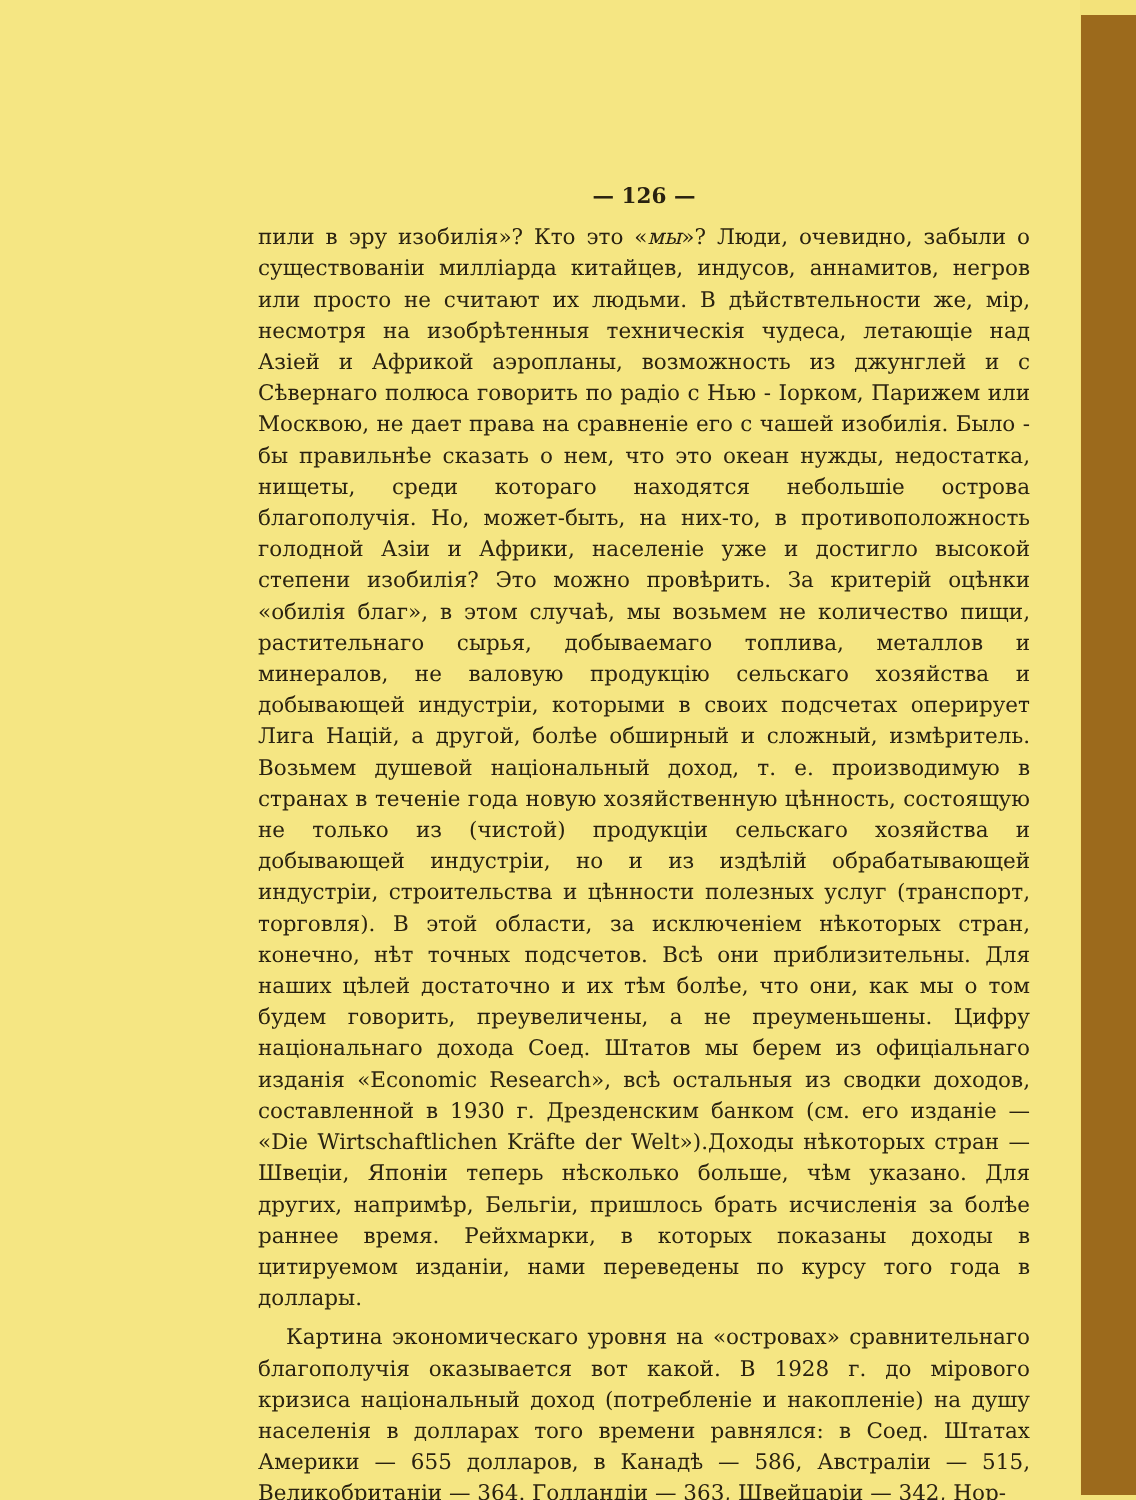— 126 —
пили в эру изобилія»? Кто это «мы»? Люди, очевидно, забыли о существованіи милліарда китайцев, индусов, аннамитов, негров или просто не считают их людьми. В дѣйствтельности же, мір, несмотря на изобрѣтенныя техническія чудеса, летающіе над Азіей и Африкой аэропланы, возможность из джунглей и с Сѣвернаго полюса говорить по радіо с Нью - Іорком, Парижем или Москвою, не дает права на сравненіе его с чашей изобилія. Было - бы правильнѣе сказать о нем, что это океан нужды, недостатка, нищеты, среди котораго находятся небольшіе острова благополучія. Но, может-быть, на них-то, в противоположность голодной Азіи и Африки, населеніе уже и достигло высокой степени изобилія? Это можно провѣрить. За критерій оцѣнки «обилія благ», в этом случаѣ, мы возьмем не количество пищи, растительнаго сырья, добываемаго топлива, металлов и минералов, не валовую продукцію сельскаго хозяйства и добывающей индустріи, которыми в своих подсчетах оперирует Лига Націй, а другой, болѣе обширный и сложный, измѣритель. Возьмем душевой національный доход, т. е. производимую в странах в теченіе года новую хозяйственную цѣнность, состоящую не только из (чистой) продукціи сельскаго хозяйства и добывающей индустріи, но и из издѣлій обрабатывающей индустріи, строительства и цѣнности полезных услуг (транспорт, торговля). В этой области, за исключеніем нѣкоторых стран, конечно, нѣт точных подсчетов. Всѣ они приблизительны. Для наших цѣлей достаточно и их тѣм болѣе, что они, как мы о том будем говорить, преувеличены, а не преуменьшены. Цифру національнаго дохода Соед. Штатов мы берем из офиціальнаго изданія «Economic Research», всѣ остальныя из сводки доходов, составленной в 1930 г. Дрезденским банком (см. его изданіе — «Die Wirtschaftlichen Kräfte der Welt»).Доходы нѣкоторых стран — Швеціи, Японіи теперь нѣсколько больше, чѣм указано. Для других, напримѣр, Бельгіи, пришлось брать исчисленія за болѣе раннее время. Рейхмарки, в которых показаны доходы в цитируемом изданіи, нами переведены по курсу того года в доллары.
Картина экономическаго уровня на «островах» сравнительнаго благополучія оказывается вот какой. В 1928 г. до мірового кризиса національный доход (потребленіе и накопленіе) на душу населенія в долларах того времени равнялся: в Соед. Штатах Америки — 655 долларов, в Канадѣ — 586, Австраліи — 515, Великобританіи — 364. Голландіи — 363, Швейцаріи — 342, Нор-